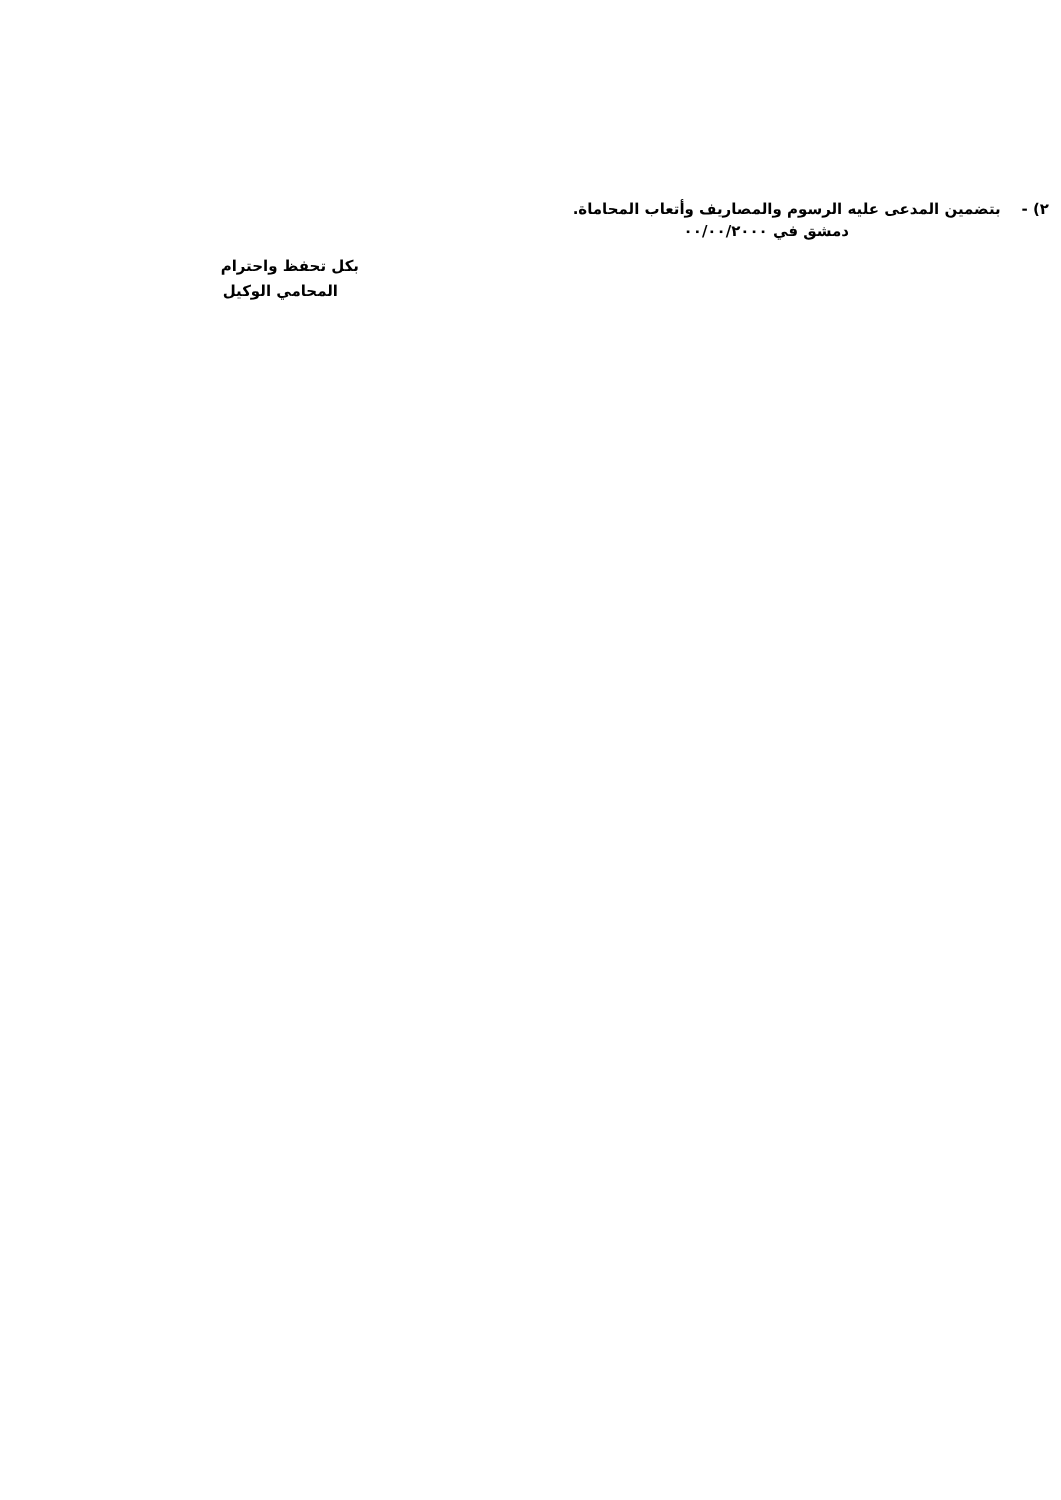٢) - بتضمين المدعى عليه الرسوم والمصاريف وأتعاب المحاماة.
دمشق في ٠٠/٠٠/٢٠٠٠
بكل تحفظ واحترام
المحامي الوكيل